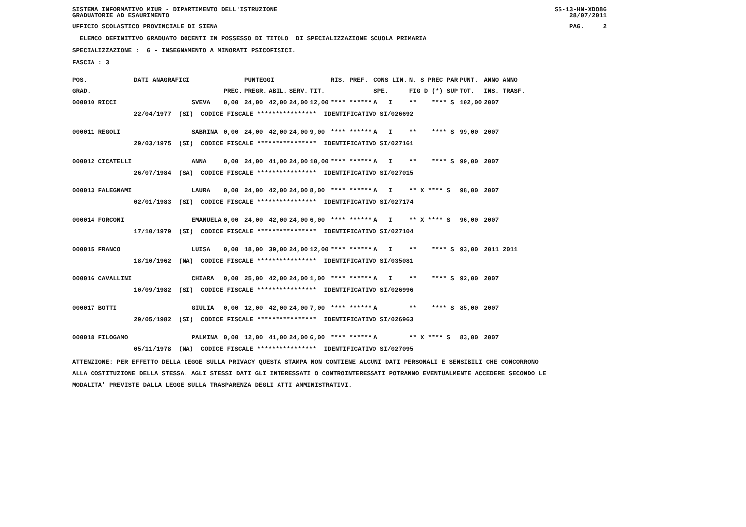SISTEMA INFORMATIVO MIUR - DIPARTIMENTO DELL'ISTRUZIONE GRADUATORIE AD ESAURIMENTO
SS-13-HN-XDO86 28/07/2011
UFFICIO SCOLASTICO PROVINCIALE DI SIENA
PAG. 2
ELENCO DEFINITIVO GRADUATO DOCENTI IN POSSESSO DI TITOLO DI SPECIALIZZAZIONE SCUOLA PRIMARIA
SPECIALIZZAZIONE : G - INSEGNAMENTO A MINORATI PSICOFISICI.
FASCIA : 3
| POS. | DATI ANAGRAFICI | | | PUNTEGGI | | | | RIS. PREF. | CONS LIN. | N. S PREC PAR | PUNT. | ANNO ANNO |
| --- | --- | --- | --- | --- | --- | --- | --- | --- | --- | --- | --- | --- |
| GRAD. | | | PREC. | PREGR. | ABIL. | SERV. | TIT. | | SPE. | FIG D (*) SUP | TOT. | INS. TRASF. |
| 000010 RICCI | | SVEVA | 0,00 | 24,00 | 42,00 | 24,00 | 12,00 | **** ****** | A I | ** **** S | 102,00 | 2007 |
| | 22/04/1977 (SI) CODICE FISCALE **************** IDENTIFICATIVO SI/026692 | | | | | | | | | | | |
| 000011 REGOLI | | SABRINA | 0,00 | 24,00 | 42,00 | 24,00 | 9,00 | **** ****** | A I | ** **** S | 99,00 | 2007 |
| | 29/03/1975 (SI) CODICE FISCALE **************** IDENTIFICATIVO SI/027161 | | | | | | | | | | | |
| 000012 CICATELLI | | ANNA | 0,00 | 24,00 | 41,00 | 24,00 | 10,00 | **** ****** | A I | ** **** S | 99,00 | 2007 |
| | 26/07/1984 (SA) CODICE FISCALE **************** IDENTIFICATIVO SI/027015 | | | | | | | | | | | |
| 000013 FALEGNAMI | | LAURA | 0,00 | 24,00 | 42,00 | 24,00 | 8,00 | **** ****** | A I | ** X **** S | 98,00 | 2007 |
| | 02/01/1983 (SI) CODICE FISCALE **************** IDENTIFICATIVO SI/027174 | | | | | | | | | | | |
| 000014 FORCONI | | EMANUELA | 0,00 | 24,00 | 42,00 | 24,00 | 6,00 | **** ****** | A I | ** X **** S | 96,00 | 2007 |
| | 17/10/1979 (SI) CODICE FISCALE **************** IDENTIFICATIVO SI/027104 | | | | | | | | | | | |
| 000015 FRANCO | | LUISA | 0,00 | 18,00 | 39,00 | 24,00 | 12,00 | **** ****** | A I | ** **** S | 93,00 | 2011 2011 |
| | 18/10/1962 (NA) CODICE FISCALE **************** IDENTIFICATIVO SI/035081 | | | | | | | | | | | |
| 000016 CAVALLINI | | CHIARA | 0,00 | 25,00 | 42,00 | 24,00 | 1,00 | **** ****** | A I | ** **** S | 92,00 | 2007 |
| | 10/09/1982 (SI) CODICE FISCALE **************** IDENTIFICATIVO SI/026996 | | | | | | | | | | | |
| 000017 BOTTI | | GIULIA | 0,00 | 12,00 | 42,00 | 24,00 | 7,00 | **** ****** | A | ** **** S | 85,00 | 2007 |
| | 29/05/1982 (SI) CODICE FISCALE **************** IDENTIFICATIVO SI/026963 | | | | | | | | | | | |
| 000018 FILOGAMO | | PALMINA | 0,00 | 12,00 | 41,00 | 24,00 | 6,00 | **** ****** | A | ** X **** S | 83,00 | 2007 |
| | 05/11/1978 (NA) CODICE FISCALE **************** IDENTIFICATIVO SI/027095 | | | | | | | | | | | |
ATTENZIONE: PER EFFETTO DELLA LEGGE SULLA PRIVACY QUESTA STAMPA NON CONTIENE ALCUNI DATI PERSONALI E SENSIBILI CHE CONCORRONO ALLA COSTITUZIONE DELLA STESSA. AGLI STESSI DATI GLI INTERESSATI O CONTROINTERESSATI POTRANNO EVENTUALMENTE ACCEDERE SECONDO LE MODALITA' PREVISTE DALLA LEGGE SULLA TRASPARENZA DEGLI ATTI AMMINISTRATIVI.